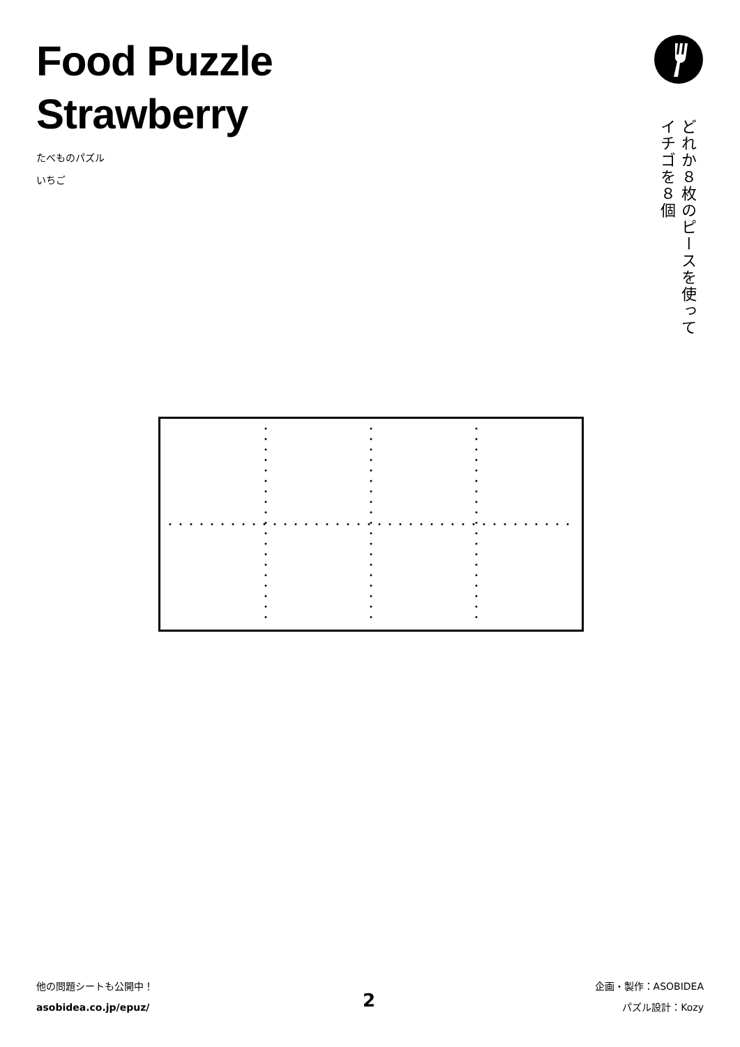Food Puzzle
Strawberry
たべものパズル
いちご
どれか８枚のピースを使って
イチゴを８個
他の問題シートも公開中！
asobidea.co.jp/epuz/
2
企画・製作：ASOBIDEA
パズル設計：Kozy